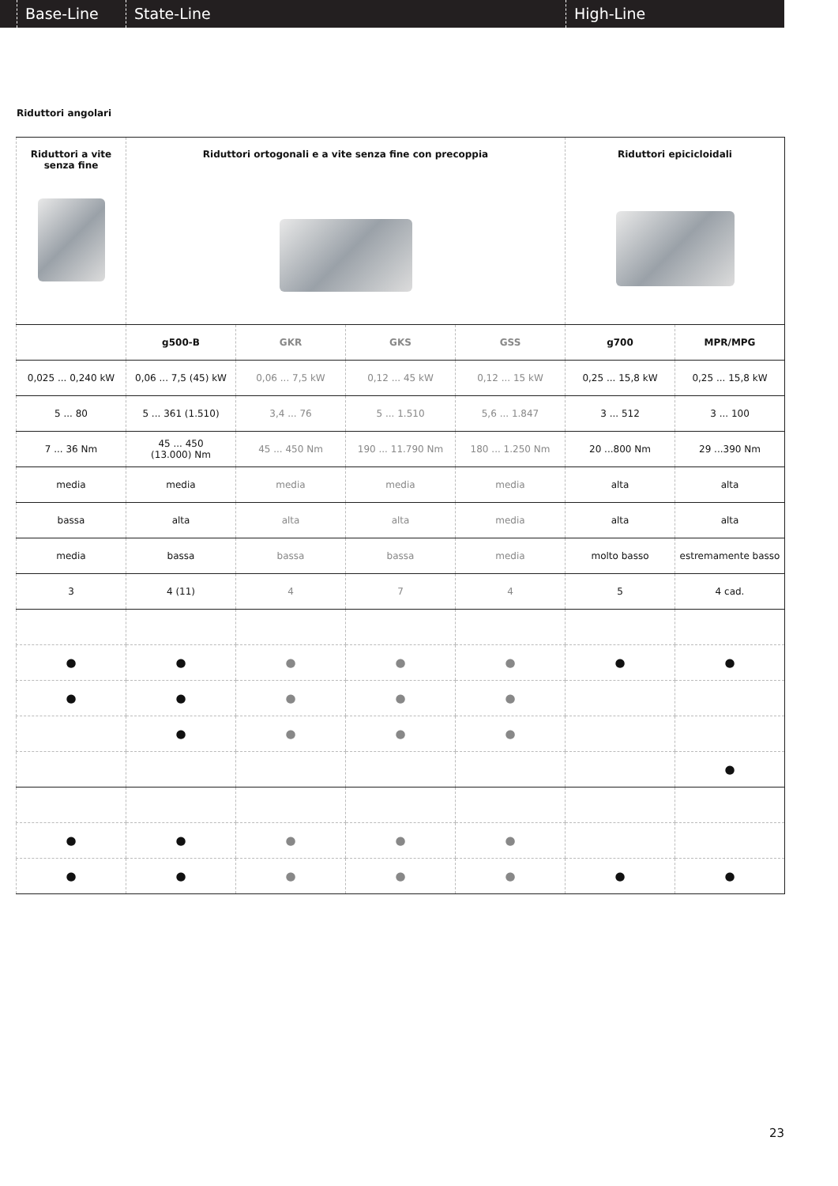Base-Line State-Line High-Line
Riduttori angolari
| Riduttori a vite senza fine | Riduttori ortogonali e a vite senza fine con precoppia | | | | Riduttori epicicloidali | |
| --- | --- | --- | --- | --- | --- | --- |
| | g500-B | GKR | GKS | GSS | g700 | MPR/MPG |
| 0,025 ... 0,240 kW | 0,06 ... 7,5 (45) kW | 0,06 ... 7,5 kW | 0,12 ... 45 kW | 0,12 ... 15 kW | 0,25 ... 15,8 kW | 0,25 ... 15,8 kW |
| 5 ... 80 | 5 ... 361 (1.510) | 3,4 ... 76 | 5 ... 1.510 | 5,6 ... 1.847 | 3 ... 512 | 3 ... 100 |
| 7 ... 36 Nm | 45 ... 450 (13.000) Nm | 45 ... 450 Nm | 190 ... 11.790 Nm | 180 ... 1.250 Nm | 20 ...800 Nm | 29 ...390 Nm |
| media | media | media | media | media | alta | alta |
| bassa | alta | alta | alta | media | alta | alta |
| media | bassa | bassa | bassa | media | molto basso | estremamente basso |
| 3 | 4 (11) | 4 | 7 | 4 | 5 | 4 cad. |
| ● | ● | ● | ● | ● | ● | ● |
| ● | ● | ● | ● | ● | | |
| | ● | ● | ● | ● | | |
| | | | | | | ● |
| ● | ● | ● | ● | ● | | |
| ● | ● | ● | ● | ● | ● | ● |
23